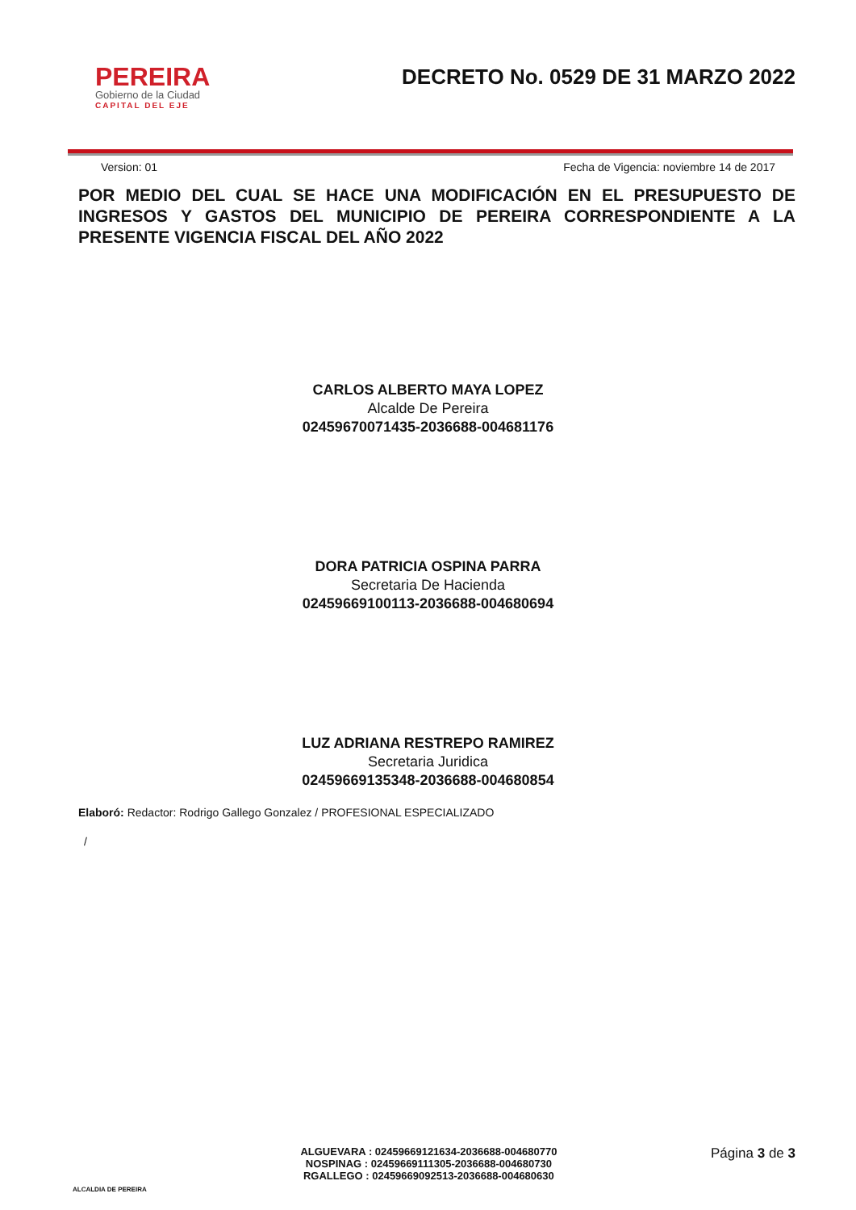PEREIRA
Gobierno de la Ciudad
CAPITAL DEL EJE
DECRETO No. 0529 DE 31 MARZO 2022
Version: 01 Fecha de Vigencia: noviembre 14 de 2017
POR MEDIO DEL CUAL SE HACE UNA MODIFICACIÓN EN EL PRESUPUESTO DE INGRESOS Y GASTOS DEL MUNICIPIO DE PEREIRA CORRESPONDIENTE A LA PRESENTE VIGENCIA FISCAL DEL AÑO 2022
CARLOS ALBERTO MAYA LOPEZ
Alcalde De Pereira
02459670071435-2036688-004681176
DORA PATRICIA OSPINA PARRA
Secretaria De Hacienda
02459669100113-2036688-004680694
LUZ ADRIANA RESTREPO RAMIREZ
Secretaria Juridica
02459669135348-2036688-004680854
Elaboró: Redactor: Rodrigo Gallego Gonzalez / PROFESIONAL ESPECIALIZADO
/
ALCALDIA DE PEREIRA
ALGUEVARA : 02459669121634-2036688-004680770
NOSPINAG : 02459669111305-2036688-004680730
RGALLEGO : 02459669092513-2036688-004680630
Página 3 de 3